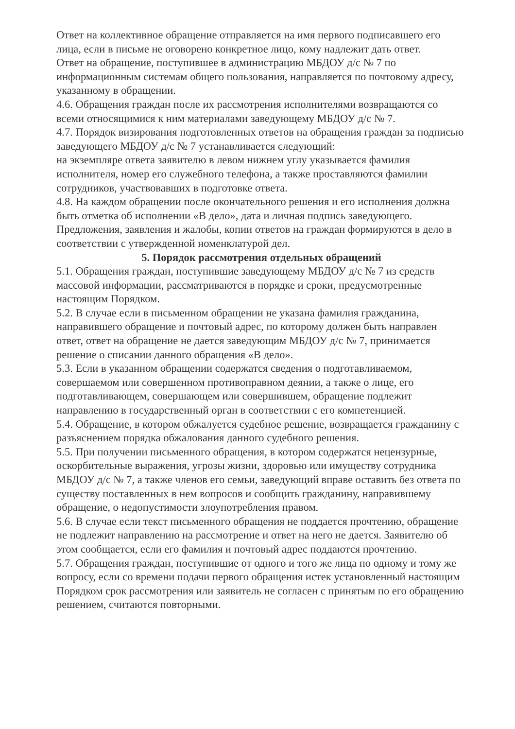Ответ на коллективное обращение отправляется на имя первого подписавшего его лица, если в письме не оговорено конкретное лицо, кому надлежит дать ответ.
Ответ на обращение, поступившее в администрацию МБДОУ д/с № 7 по информационным системам общего пользования, направляется по почтовому адресу, указанному в обращении.
4.6. Обращения граждан после их рассмотрения исполнителями возвращаются со всеми относящимися к ним материалами заведующему МБДОУ д/с № 7.
4.7. Порядок визирования подготовленных ответов на обращения граждан за подписью заведующего МБДОУ д/с № 7 устанавливается следующий:
на экземпляре ответа заявителю в левом нижнем углу указывается фамилия исполнителя, номер его служебного телефона, а также проставляются фамилии сотрудников, участвовавших в подготовке ответа.
4.8. На каждом обращении после окончательного решения и его исполнения должна быть отметка об исполнении «В дело», дата и личная подпись заведующего. Предложения, заявления и жалобы, копии ответов на граждан формируются в дело в соответствии с утвержденной номенклатурой дел.
5. Порядок рассмотрения отдельных обращений
5.1. Обращения граждан, поступившие заведующему МБДОУ д/с № 7 из средств массовой информации, рассматриваются в порядке и сроки, предусмотренные настоящим Порядком.
5.2. В случае если в письменном обращении не указана фамилия гражданина, направившего обращение и почтовый адрес, по которому должен быть направлен ответ, ответ на обращение не дается заведующим МБДОУ д/с № 7, принимается решение о списании данного обращения «В дело».
5.3. Если в указанном обращении содержатся сведения о подготавливаемом, совершаемом или совершенном противоправном деянии, а также о лице, его подготавливающем, совершающем или совершившем, обращение подлежит направлению в государственный орган в соответствии с его компетенцией.
5.4. Обращение, в котором обжалуется судебное решение, возвращается гражданину с разъяснением порядка обжалования данного судебного решения.
5.5. При получении письменного обращения, в котором содержатся нецензурные, оскорбительные выражения, угрозы жизни, здоровью или имуществу сотрудника МБДОУ д/с № 7, а также членов его семьи, заведующий вправе оставить без ответа по существу поставленных в нем вопросов и сообщить гражданину, направившему обращение, о недопустимости злоупотребления правом.
5.6. В случае если текст письменного обращения не поддается прочтению, обращение не подлежит направлению на рассмотрение и ответ на него не дается. Заявителю об этом сообщается, если его фамилия и почтовый адрес поддаются прочтению.
5.7. Обращения граждан, поступившие от одного и того же лица по одному и тому же вопросу, если со времени подачи первого обращения истек установленный настоящим Порядком срок рассмотрения или заявитель не согласен с принятым по его обращению решением, считаются повторными.